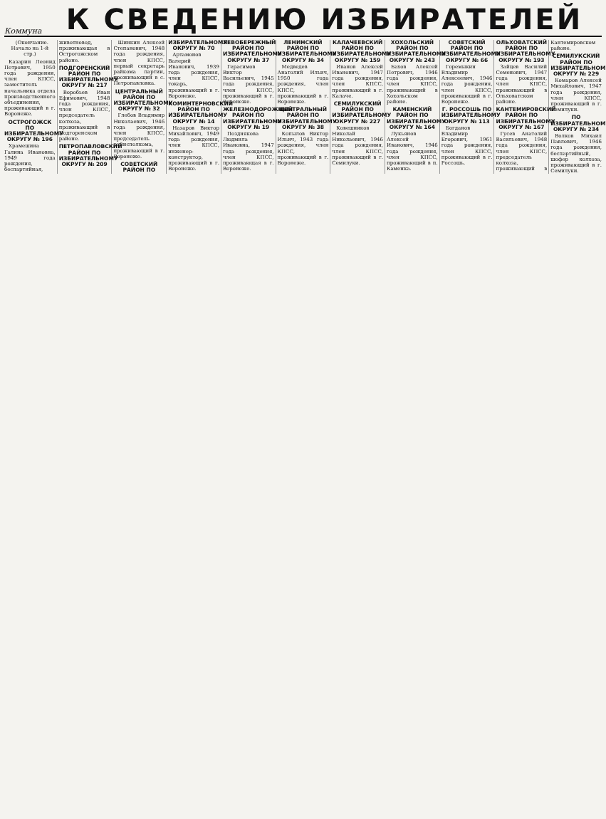Коммуна
К СВЕДЕНИЮ ИЗБИРАТЕЛЕЙ
(Окончание. Начало на 1-й стр.)
Казарин Леонид Петрович, 1950 года рождения, член КПСС, заместитель начальника отдела производственного объединения, проживающий в г. Воронеже.
ОСТРОГОЖСК ПО ИЗБИРАТЕЛЬНОМУ ОКРУГУ № 196
Храмешина Галина Ивановна, 1949 года рождения, беспартийная, животновод, проживающая в Острогожском районе.
ПОДГОРЕНСКИЙ РАЙОН ПО ИЗБИРАТЕЛЬНОМУ ОКРУГУ № 217
Воробьев Иван Ефимович, 1948 года рождения, член КПСС, председатель колхоза, проживающий в Подгоренском районе.
ПЕТРОПАВЛОВСКИЙ РАЙОН ПО ИЗБИРАТЕЛЬНОМУ ОКРУГУ № 209
Шинкин Алексей Степанович, 1948 года рождения, член КПСС, первый секретарь райкома партии, проживающий в с. Петропавловка.
ЦЕНТРАЛЬНЫЙ РАЙОН ПО ИЗБИРАТЕЛЬНОМУ ОКРУГУ № 32
Глебов Владимир Николаевич, 1946 года рождения, член КПСС, председатель райисполкома, проживающий в г. Воронеже.
СОВЕТСКИЙ РАЙОН ПО ИЗБИРАТЕЛЬНОМУ ОКРУГУ № 70
Артамонов Валерий Иванович, 1939 года рождения, член КПСС, токарь, проживающий в г. Воронеже.
КОМИНТЕРНОВСКИЙ РАЙОН ПО ИЗБИРАТЕЛЬНОМУ ОКРУГУ № 14
Назаров Виктор Михайлович, 1949 года рождения, член КПСС, инженер-конструктор, проживающий в г. Воронеже.
ЛЕВОБЕРЕЖНЫЙ РАЙОН ПО ИЗБИРАТЕЛЬНОМУ ОКРУГУ № 37
Герасимов Виктор Васильевич, 1945 года рождения, член КПСС, проживающий в г. Воронеже.
ЖЕЛЕЗНОДОРОЖНЫЙ РАЙОН ПО ИЗБИРАТЕЛЬНОМУ ОКРУГУ № 19
Позднякова Людмила Ивановна, 1947 года рождения, член КПСС, проживающая в г. Воронеже.
ЛЕНИНСКИЙ РАЙОН ПО ИЗБИРАТЕЛЬНОМУ ОКРУГУ № 34
Медведев Анатолий Ильич, 1950 года рождения, член КПСС, проживающий в г. Воронеже.
ЦЕНТРАЛЬНЫЙ РАЙОН ПО ИЗБИРАТЕЛЬНОМУ ОКРУГУ № 38
Копылов Виктор Ильич, 1943 года рождения, член КПСС, проживающий в г. Воронеже.
КАЛАЧЕЕВСКИЙ РАЙОН ПО ИЗБИРАТЕЛЬНОМУ ОКРУГУ № 159
Иванов Алексей Иванович, 1947 года рождения, член КПСС, проживающий в г. Калаче.
СЕМИЛУКСКИЙ РАЙОН ПО ИЗБИРАТЕЛЬНОМУ ОКРУГУ № 227
Ковешников Николай Николаевич, 1946 года рождения, член КПСС, проживающий в г. Семилуки.
ХОХОЛЬСКИЙ РАЙОН ПО ИЗБИРАТЕЛЬНОМУ ОКРУГУ № 243
Бахов Алексей Петрович, 1946 года рождения, член КПСС, проживающий в Хохольском районе.
КАМЕНСКИЙ РАЙОН ПО ИЗБИРАТЕЛЬНОМУ ОКРУГУ № 164
Лукьянов Алексей Иванович, 1946 года рождения, член КПСС, проживающий в п. Каменка.
СОВЕТСКИЙ РАЙОН ПО ИЗБИРАТЕЛЬНОМУ ОКРУГУ № 66
Горемыкин Владимир Алексеевич, 1946 года рождения, член КПСС, проживающий в г. Воронеже.
Г. РОССОШЬ ПО ИЗБИРАТЕЛЬНОМУ ОКРУГУ № 113
Богданов Владимир Егорович, 1961 года рождения, член КПСС, проживающий в г. Россошь.
ОЛЬХОВАТСКИЙ РАЙОН ПО ИЗБИРАТЕЛЬНОМУ ОКРУГУ № 193
Зайцев Василий Семенович, 1947 года рождения, член КПСС, проживающий в Ольховатском районе.
КАНТЕМИРОВСКИЙ РАЙОН ПО ИЗБИРАТЕЛЬНОМУ ОКРУГУ № 167
Гусев Анатолий Васильевич, 1948 года рождения, член КПСС, председатель колхоза, проживающий в Кантемировском районе.
СЕМИЛУКСКИЙ РАЙОН ПО ИЗБИРАТЕЛЬНОМУ ОКРУГУ № 229
Комаров Алексей Михайлович, 1947 года рождения, член КПСС, проживающий в г. Семилуки.
ПО ИЗБИРАТЕЛЬНОМУ ОКРУГУ № 234
Волков Михаил Павлович, 1946 года рождения, беспартийный, шофер колхоза, проживающий в г. Семилуки.